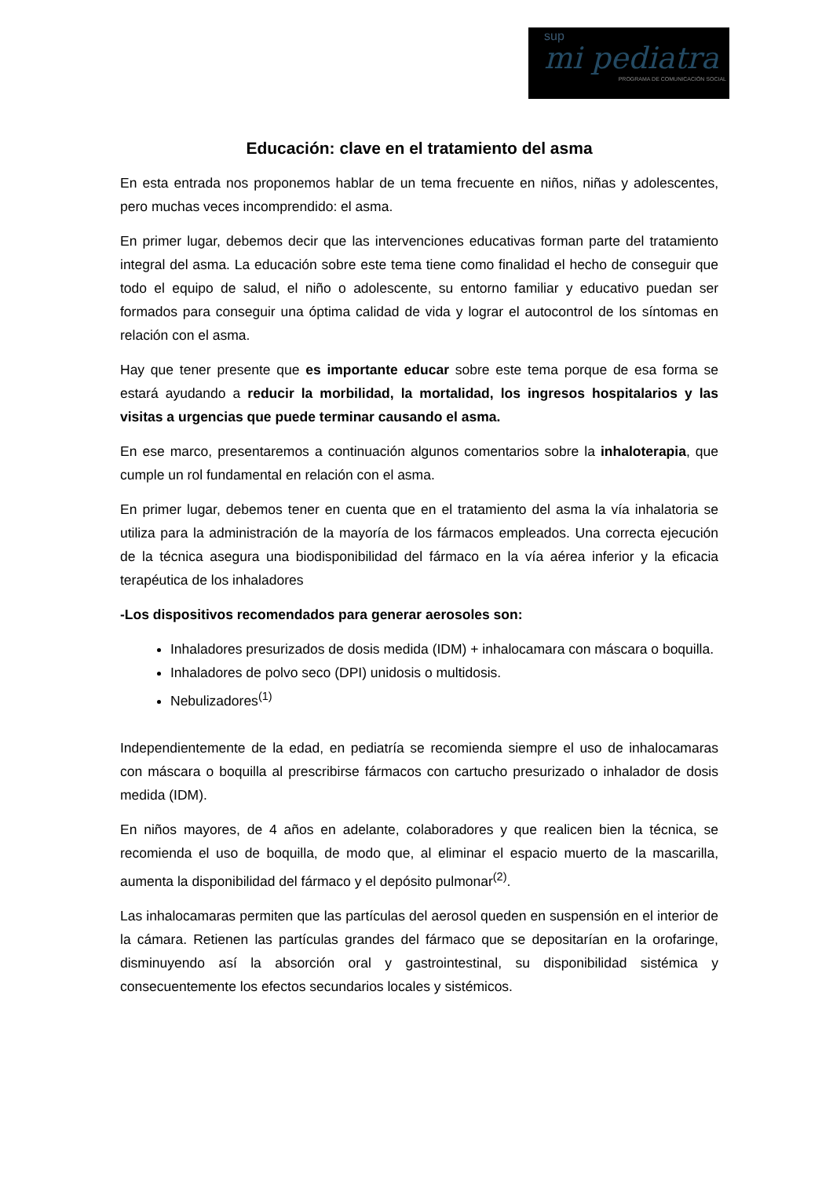sup
mi pediatra
PROGRAMA DE COMUNICACIÓN SOCIAL
Educación: clave en el tratamiento del asma
En esta entrada nos proponemos hablar de un tema frecuente en niños, niñas y adolescentes, pero muchas veces incomprendido: el asma.
En primer lugar, debemos decir que las intervenciones educativas forman parte del tratamiento integral del asma. La educación sobre este tema tiene como finalidad el hecho de conseguir que todo el equipo de salud, el niño o adolescente, su entorno familiar y educativo puedan ser formados para conseguir una óptima calidad de vida y lograr el autocontrol de los síntomas en relación con el asma.
Hay que tener presente que es importante educar sobre este tema porque de esa forma se estará ayudando a reducir la morbilidad, la mortalidad, los ingresos hospitalarios y las visitas a urgencias que puede terminar causando el asma.
En ese marco, presentaremos a continuación algunos comentarios sobre la inhaloterapia, que cumple un rol fundamental en relación con el asma.
En primer lugar, debemos tener en cuenta que en el tratamiento del asma la vía inhalatoria se utiliza para la administración de la mayoría de los fármacos empleados. Una correcta ejecución de la técnica asegura una biodisponibilidad del fármaco en la vía aérea inferior y la eficacia terapéutica de los inhaladores
-Los dispositivos recomendados para generar aerosoles son:
Inhaladores presurizados de dosis medida (IDM) + inhalocamara con máscara o boquilla.
Inhaladores de polvo seco (DPI) unidosis o multidosis.
Nebulizadores<sup>(1)</sup>
Independientemente de la edad, en pediatría se recomienda siempre el uso de inhalocamaras con máscara o boquilla al prescribirse fármacos con cartucho presurizado o inhalador de dosis medida (IDM).
En niños mayores, de 4 años en adelante, colaboradores y que realicen bien la técnica, se recomienda el uso de boquilla, de modo que, al eliminar el espacio muerto de la mascarilla, aumenta la disponibilidad del fármaco y el depósito pulmonar<sup>(2)</sup>.
Las inhalocamaras permiten que las partículas del aerosol queden en suspensión en el interior de la cámara. Retienen las partículas grandes del fármaco que se depositarían en la orofaringe, disminuyendo así la absorción oral y gastrointestinal, su disponibilidad sistémica y consecuentemente los efectos secundarios locales y sistémicos.